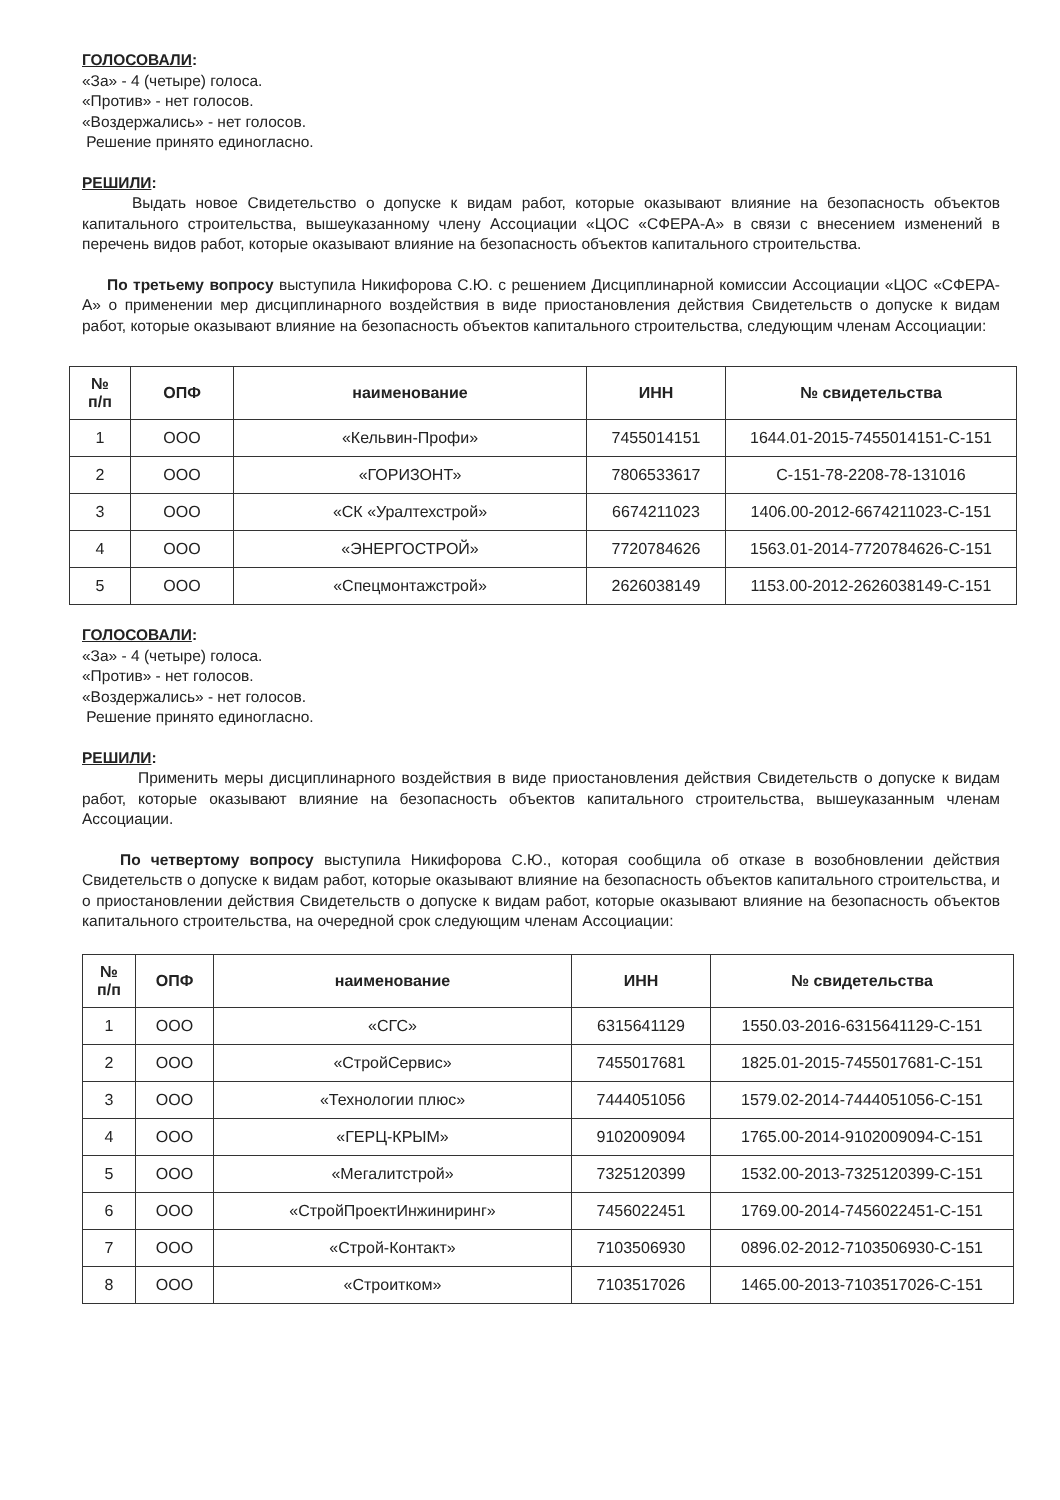ГОЛОСОВАЛИ:
«За» - 4 (четыре) голоса.
«Против» - нет голосов.
«Воздержались» - нет голосов.
Решение принято единогласно.
РЕШИЛИ:
Выдать новое Свидетельство о допуске к видам работ, которые оказывают влияние на безопасность объектов капитального строительства, вышеуказанному члену Ассоциации «ЦОС «СФЕРА-А» в связи с внесением изменений в перечень видов работ, которые оказывают влияние на безопасность объектов капитального строительства.
По третьему вопросу выступила Никифорова С.Ю. с решением Дисциплинарной комиссии Ассоциации «ЦОС «СФЕРА-А» о применении мер дисциплинарного воздействия в виде приостановления действия Свидетельств о допуске к видам работ, которые оказывают влияние на безопасность объектов капитального строительства, следующим членам Ассоциации:
| № п/п | ОПФ | наименование | ИНН | № свидетельства |
| --- | --- | --- | --- | --- |
| 1 | ООО | «Кельвин-Профи» | 7455014151 | 1644.01-2015-7455014151-С-151 |
| 2 | ООО | «ГОРИЗОНТ» | 7806533617 | С-151-78-2208-78-131016 |
| 3 | ООО | «СК «Уралтехстрой» | 6674211023 | 1406.00-2012-6674211023-С-151 |
| 4 | ООО | «ЭНЕРГОСТРОЙ» | 7720784626 | 1563.01-2014-7720784626-С-151 |
| 5 | ООО | «Спецмонтажстрой» | 2626038149 | 1153.00-2012-2626038149-С-151 |
ГОЛОСОВАЛИ:
«За» - 4 (четыре) голоса.
«Против» - нет голосов.
«Воздержались» - нет голосов.
Решение принято единогласно.
РЕШИЛИ:
Применить меры дисциплинарного воздействия в виде приостановления действия Свидетельств о допуске к видам работ, которые оказывают влияние на безопасность объектов капитального строительства, вышеуказанным членам Ассоциации.
По четвертому вопросу выступила Никифорова С.Ю., которая сообщила об отказе в возобновлении действия Свидетельств о допуске к видам работ, которые оказывают влияние на безопасность объектов капитального строительства, и о приостановлении действия Свидетельств о допуске к видам работ, которые оказывают влияние на безопасность объектов капитального строительства, на очередной срок следующим членам Ассоциации:
| № п/п | ОПФ | наименование | ИНН | № свидетельства |
| --- | --- | --- | --- | --- |
| 1 | ООО | «СГС» | 6315641129 | 1550.03-2016-6315641129-С-151 |
| 2 | ООО | «СтройСервис» | 7455017681 | 1825.01-2015-7455017681-С-151 |
| 3 | ООО | «Технологии плюс» | 7444051056 | 1579.02-2014-7444051056-С-151 |
| 4 | ООО | «ГЕРЦ-КРЫМ» | 9102009094 | 1765.00-2014-9102009094-С-151 |
| 5 | ООО | «Мегалитстрой» | 7325120399 | 1532.00-2013-7325120399-С-151 |
| 6 | ООО | «СтройПроектИнжиниринг» | 7456022451 | 1769.00-2014-7456022451-С-151 |
| 7 | ООО | «Строй-Контакт» | 7103506930 | 0896.02-2012-7103506930-С-151 |
| 8 | ООО | «Строитком» | 7103517026 | 1465.00-2013-7103517026-С-151 |